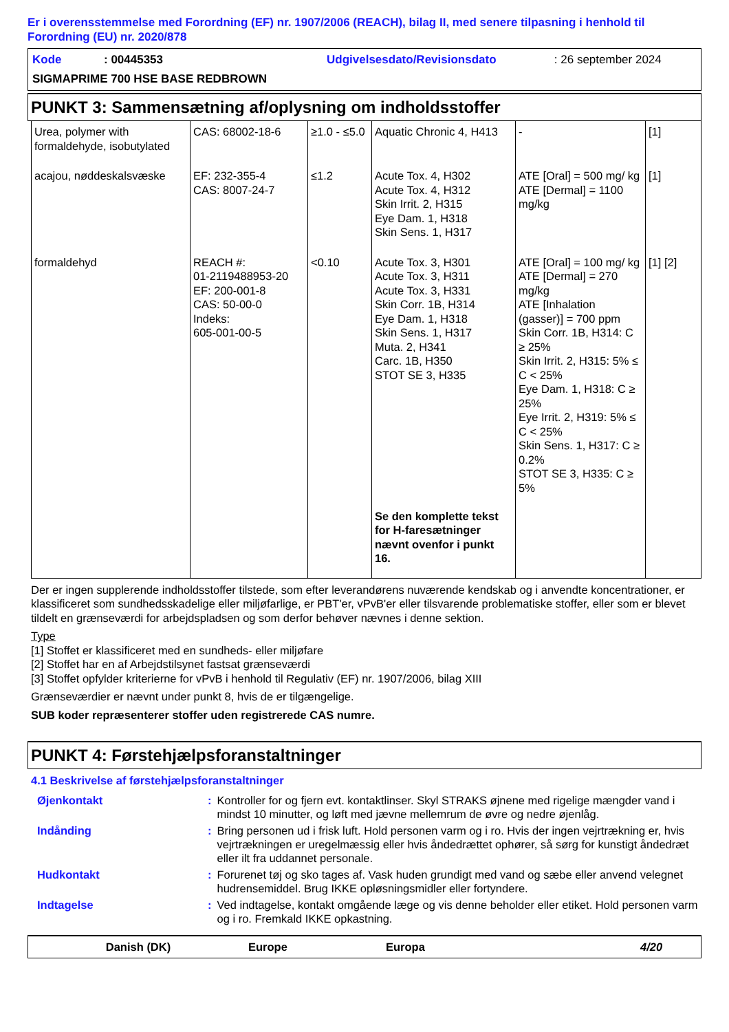Er i overensstemmelse med Forordning (EF) nr. 1907/2006 (REACH), bilag II, med senere tilpasning i henhold til Forordning (EU) nr. 2020/878
| Kode | : 00445353 | Udgivelsesdato/Revisionsdato | : 26 september 2024 |
| SIGMAPRIME 700 HSE BASE REDBROWN | | | |
PUNKT 3: Sammensætning af/oplysning om indholdsstoffer
| Urea, polymer with formaldehyde, isobutylated | CAS: 68002-18-6 | ≥1.0 - ≤5.0 | Aquatic Chronic 4, H413 | - | [1] |
| acajou, nøddeskalsvæske | EF: 232-355-4 CAS: 8007-24-7 | ≤1.2 | Acute Tox. 4, H302 Acute Tox. 4, H312 Skin Irrit. 2, H315 Eye Dam. 1, H318 Skin Sens. 1, H317 | ATE [Oral] = 500 mg/ kg ATE [Dermal] = 1100 mg/kg | [1] |
| formaldehyd | REACH #: 01-2119488953-20 EF: 200-001-8 CAS: 50-00-0 Indeks: 605-001-00-5 | <0.10 | Acute Tox. 3, H301 Acute Tox. 3, H311 Acute Tox. 3, H331 Skin Corr. 1B, H314 Eye Dam. 1, H318 Skin Sens. 1, H317 Muta. 2, H341 Carc. 1B, H350 STOT SE 3, H335 Se den komplette tekst for H-faresætninger nævnt ovenfor i punkt 16. | ATE [Oral] = 100 mg/ kg ATE [Dermal] = 270 mg/kg ATE [Inhalation (gasser)] = 700 ppm Skin Corr. 1B, H314: C ≥ 25% Skin Irrit. 2, H315: 5% ≤ C < 25% Eye Dam. 1, H318: C ≥ 25% Eye Irrit. 2, H319: 5% ≤ C < 25% Skin Sens. 1, H317: C ≥ 0.2% STOT SE 3, H335: C ≥ 5% | [1] [2] |
Der er ingen supplerende indholdsstoffer tilstede, som efter leverandørens nuværende kendskab og i anvendte koncentrationer, er klassificeret som sundhedsskadelige eller miljøfarlige, er PBT'er, vPvB'er eller tilsvarende problematiske stoffer, eller som er blevet tildelt en grænseværdi for arbejdspladsen og som derfor behøver nævnes i denne sektion.
Type
[1] Stoffet er klassificeret med en sundheds- eller miljøfare
[2] Stoffet har en af Arbejdstilsynet fastsat grænseværdi
[3] Stoffet opfylder kriterierne for vPvB i henhold til Regulativ (EF) nr. 1907/2006, bilag XIII
Grænseværdier er nævnt under punkt 8, hvis de er tilgængelige.
SUB koder repræsenterer stoffer uden registrerede CAS numre.
PUNKT 4: Førstehjælpsforanstaltninger
4.1 Beskrivelse af førstehjælpsforanstaltninger
| Øjenkontakt | : | Kontroller for og fjern evt. kontaktlinser. Skyl STRAKS øjnene med rigelige mængder vand i mindst 10 minutter, og løft med jævne mellemrum de øvre og nedre øjenlåg. |
| Indånding | : | Bring personen ud i frisk luft. Hold personen varm og i ro. Hvis der ingen vejrtrækning er, hvis vejrtrækningen er uregelmæssig eller hvis åndedrættet ophører, så sørg for kunstigt åndedræt eller ilt fra uddannet personale. |
| Hudkontakt | : | Forurenet tøj og sko tages af. Vask huden grundigt med vand og sæbe eller anvend velegnet hudrensemiddel. Brug IKKE opløsningsmidler eller fortyndere. |
| Indtagelse | : | Ved indtagelse, kontakt omgående læge og vis denne beholder eller etiket. Hold personen varm og i ro. Fremkald IKKE opkastning. |
Danish (DK) Europe Europa 4/20